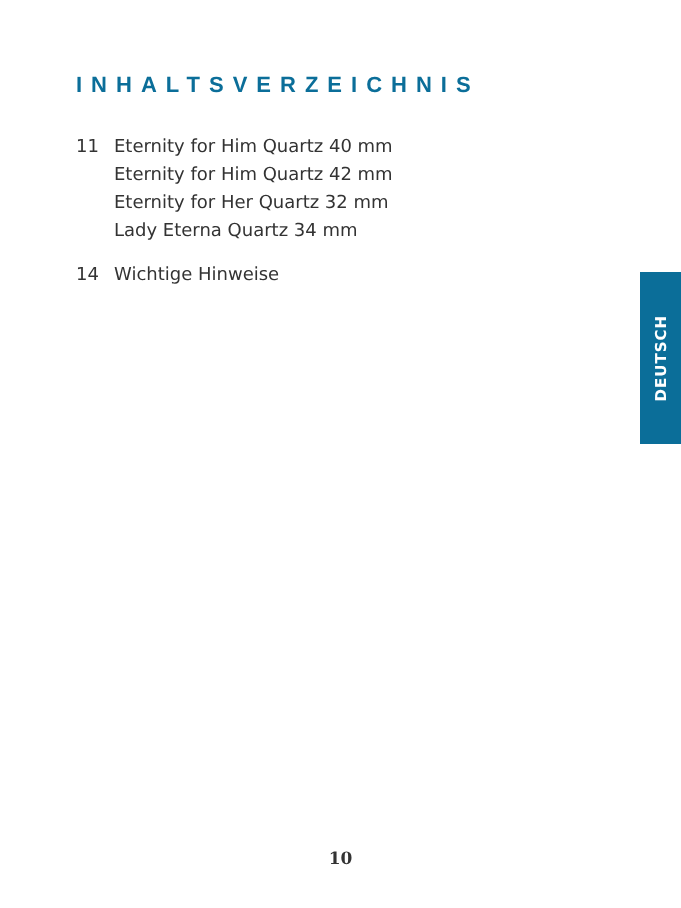INHALTSVERZEICHNIS
11 Eternity for Him Quartz 40 mm
Eternity for Him Quartz 42 mm
Eternity for Her Quartz 32 mm
Lady Eterna Quartz 34 mm
14 Wichtige Hinweise
DEUTSCH
10